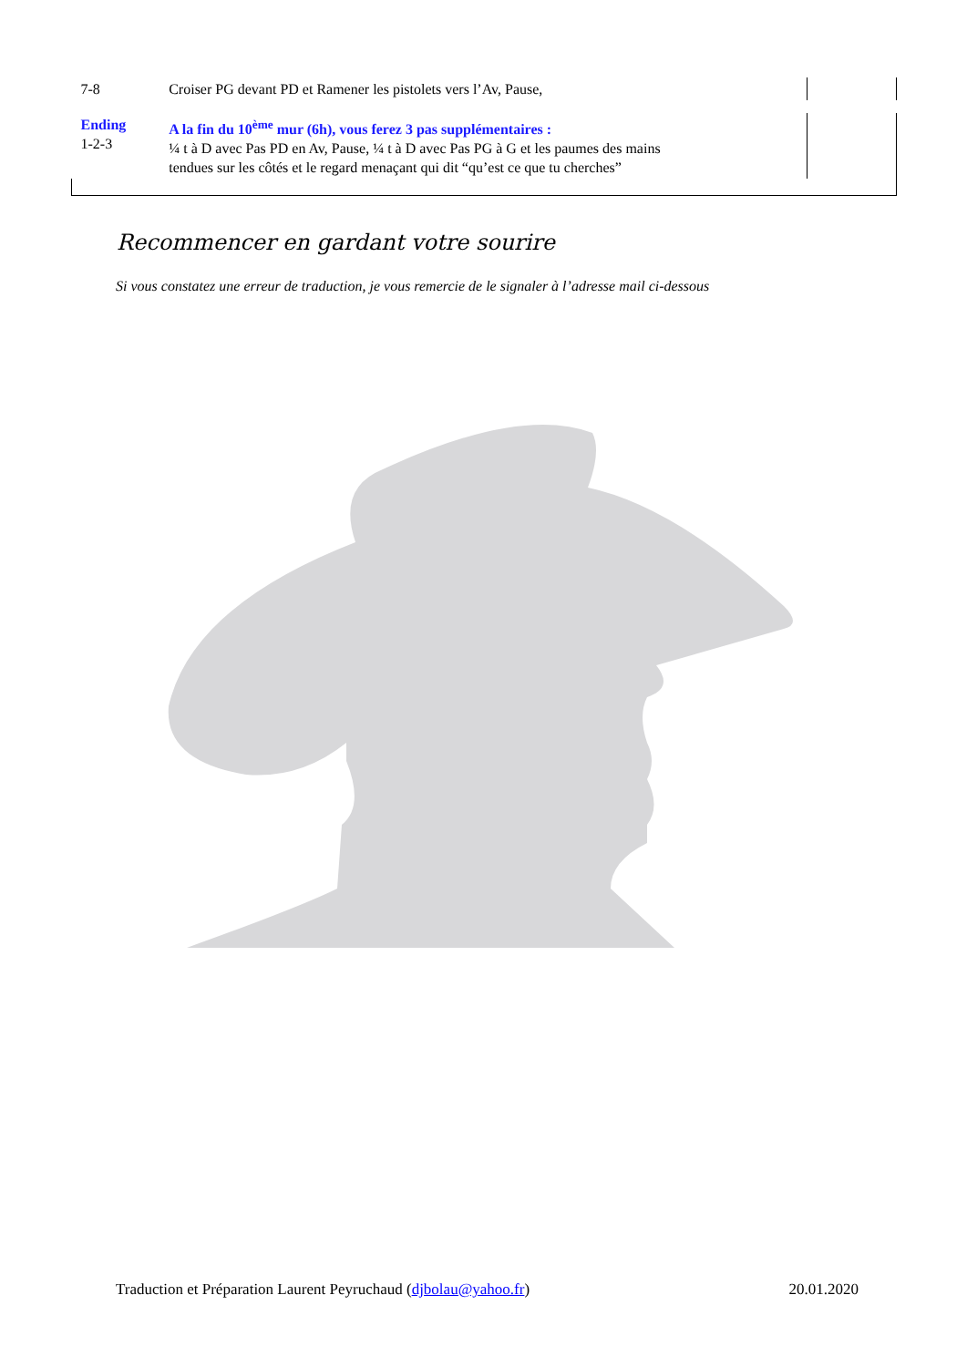| 7-8 | Croiser PG devant PD et Ramener les pistolets vers l’Av, Pause, | | |
| Ending 1-2-3 | A la fin du 10<sup>ème</sup> mur (6h), vous ferez 3 pas supplémentaires : ¼ t à D avec Pas PD en Av, Pause, ¼ t à D avec Pas PG à G et les paumes des mains tendues sur les côtés et le regard menaçant qui dit “qu’est ce que tu cherches” | | |
Recommencer en gardant votre sourire
Si vous constatez une erreur de traduction, je vous remercie de le signaler à l’adresse mail ci-dessous
Traduction et Préparation Laurent Peyruchaud (djbolau@yahoo.fr) 20.01.2020